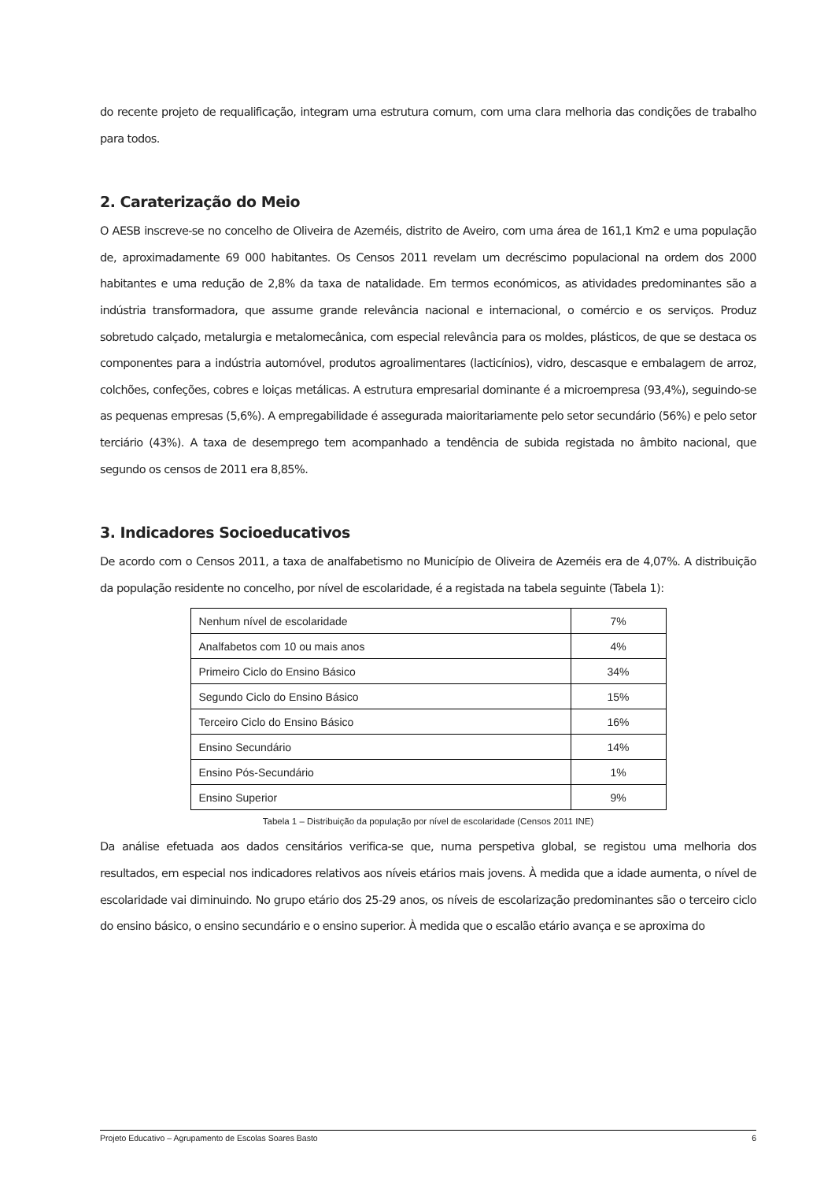do recente projeto de requalificação, integram uma estrutura comum, com uma clara melhoria das condições de trabalho para todos.
2. Caraterização do Meio
O AESB inscreve-se no concelho de Oliveira de Azeméis, distrito de Aveiro, com uma área de 161,1 Km2 e uma população de, aproximadamente 69 000 habitantes. Os Censos 2011 revelam um decréscimo populacional na ordem dos 2000 habitantes e uma redução de 2,8% da taxa de natalidade. Em termos económicos, as atividades predominantes são a indústria transformadora, que assume grande relevância nacional e internacional, o comércio e os serviços. Produz sobretudo calçado, metalurgia e metalomecânica, com especial relevância para os moldes, plásticos, de que se destaca os componentes para a indústria automóvel, produtos agroalimentares (lacticínios), vidro, descasque e embalagem de arroz, colchões, confeções, cobres e loiças metálicas. A estrutura empresarial dominante é a microempresa (93,4%), seguindo-se as pequenas empresas (5,6%). A empregabilidade é assegurada maioritariamente pelo setor secundário (56%) e pelo setor terciário (43%). A taxa de desemprego tem acompanhado a tendência de subida registada no âmbito nacional, que segundo os censos de 2011 era 8,85%.
3. Indicadores Socioeducativos
De acordo com o Censos 2011, a taxa de analfabetismo no Município de Oliveira de Azeméis era de 4,07%. A distribuição da população residente no concelho, por nível de escolaridade, é a registada na tabela seguinte (Tabela 1):
| Nenhum nível de escolaridade | 7% |
| Analfabetos com 10 ou mais anos | 4% |
| Primeiro Ciclo do Ensino Básico | 34% |
| Segundo Ciclo do Ensino Básico | 15% |
| Terceiro Ciclo do Ensino Básico | 16% |
| Ensino Secundário | 14% |
| Ensino Pós-Secundário | 1% |
| Ensino Superior | 9% |
Tabela 1 – Distribuição da população por nível de escolaridade (Censos 2011 INE)
Da análise efetuada aos dados censitários verifica-se que, numa perspetiva global, se registou uma melhoria dos resultados, em especial nos indicadores relativos aos níveis etários mais jovens. À medida que a idade aumenta, o nível de escolaridade vai diminuindo. No grupo etário dos 25-29 anos, os níveis de escolarização predominantes são o terceiro ciclo do ensino básico, o ensino secundário e o ensino superior. À medida que o escalão etário avança e se aproxima do
Projeto Educativo – Agrupamento de Escolas Soares Basto 6